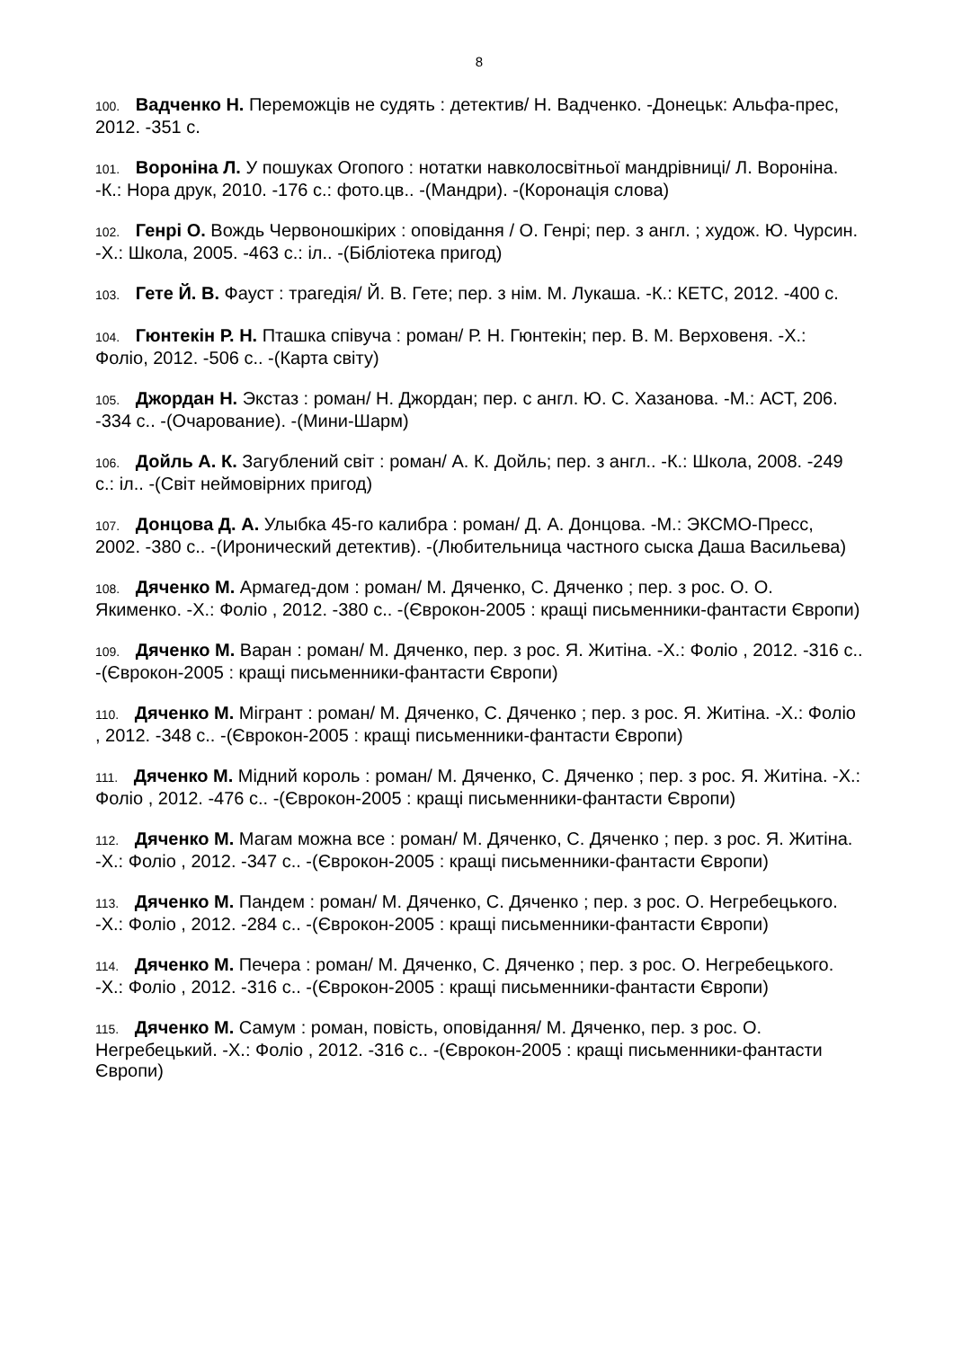8
100. Вадченко Н. Переможців не судять : детектив/ Н. Вадченко. -Донецьк: Альфа-прес, 2012. -351 с.
101. Вороніна Л. У пошуках Огопого : нотатки навколосвітньої мандрівниці/ Л. Вороніна. -К.: Нора друк, 2010. -176 с.: фото.цв.. -(Мандри). -(Коронація слова)
102. Генрі О. Вождь Червоношкірих : оповідання / О. Генрі; пер. з англ. ; худож. Ю. Чурсин. -Х.: Школа, 2005. -463 с.: іл.. -(Бібліотека пригод)
103. Гете Й. В. Фауст : трагедія/ Й. В. Гете; пер. з нім. М. Лукаша. -К.: КЕТС, 2012. -400 с.
104. Гюнтекін Р. Н. Пташка співуча : роман/ Р. Н. Гюнтекін; пер. В. М. Верховеня. -Х.: Фоліо, 2012. -506 с.. -(Карта світу)
105. Джордан Н. Экстаз : роман/ Н. Джордан; пер. с англ. Ю. С. Хазанова. -М.: АСТ, 206. -334 с.. -(Очарование). -(Мини-Шарм)
106. Дойль А. К. Загублений світ : роман/ А. К. Дойль; пер. з англ.. -К.: Школа, 2008. -249 с.: іл.. -(Світ неймовірних пригод)
107. Донцова Д. А. Улыбка 45-го калибра : роман/ Д. А. Донцова. -М.: ЭКСМО-Пресс, 2002. -380 с.. -(Иронический детектив). -(Любительница частного сыска Даша Васильева)
108. Дяченко М. Армагед-дом : роман/ М. Дяченко, С. Дяченко ; пер. з рос. О. О. Якименко. -Х.: Фоліо , 2012. -380 с.. -(Єврокон-2005 : кращі письменники-фантасти Європи)
109. Дяченко М. Варан : роман/ М. Дяченко, пер. з рос. Я. Житіна. -Х.: Фоліо , 2012. -316 с.. -(Єврокон-2005 : кращі письменники-фантасти Європи)
110. Дяченко М. Мігрант : роман/ М. Дяченко, С. Дяченко ; пер. з рос. Я. Житіна. -Х.: Фоліо , 2012. -348 с.. -(Єврокон-2005 : кращі письменники-фантасти Європи)
111. Дяченко М. Мідний король : роман/ М. Дяченко, С. Дяченко ; пер. з рос. Я. Житіна. -Х.: Фоліо , 2012. -476 с.. -(Єврокон-2005 : кращі письменники-фантасти Європи)
112. Дяченко М. Магам можна все : роман/ М. Дяченко, С. Дяченко ; пер. з рос. Я. Житіна. -Х.: Фоліо , 2012. -347 с.. -(Єврокон-2005 : кращі письменники-фантасти Європи)
113. Дяченко М. Пандем : роман/ М. Дяченко, С. Дяченко ; пер. з рос. О. Негребецького. -Х.: Фоліо , 2012. -284 с.. -(Єврокон-2005 : кращі письменники-фантасти Європи)
114. Дяченко М. Печера : роман/ М. Дяченко, С. Дяченко ; пер. з рос. О. Негребецького. -Х.: Фоліо , 2012. -316 с.. -(Єврокон-2005 : кращі письменники-фантасти Європи)
115. Дяченко М. Самум : роман, повість, оповідання/ М. Дяченко, пер. з рос. О. Негребецький. -Х.: Фоліо , 2012. -316 с.. -(Єврокон-2005 : кращі письменники-фантасти Європи)